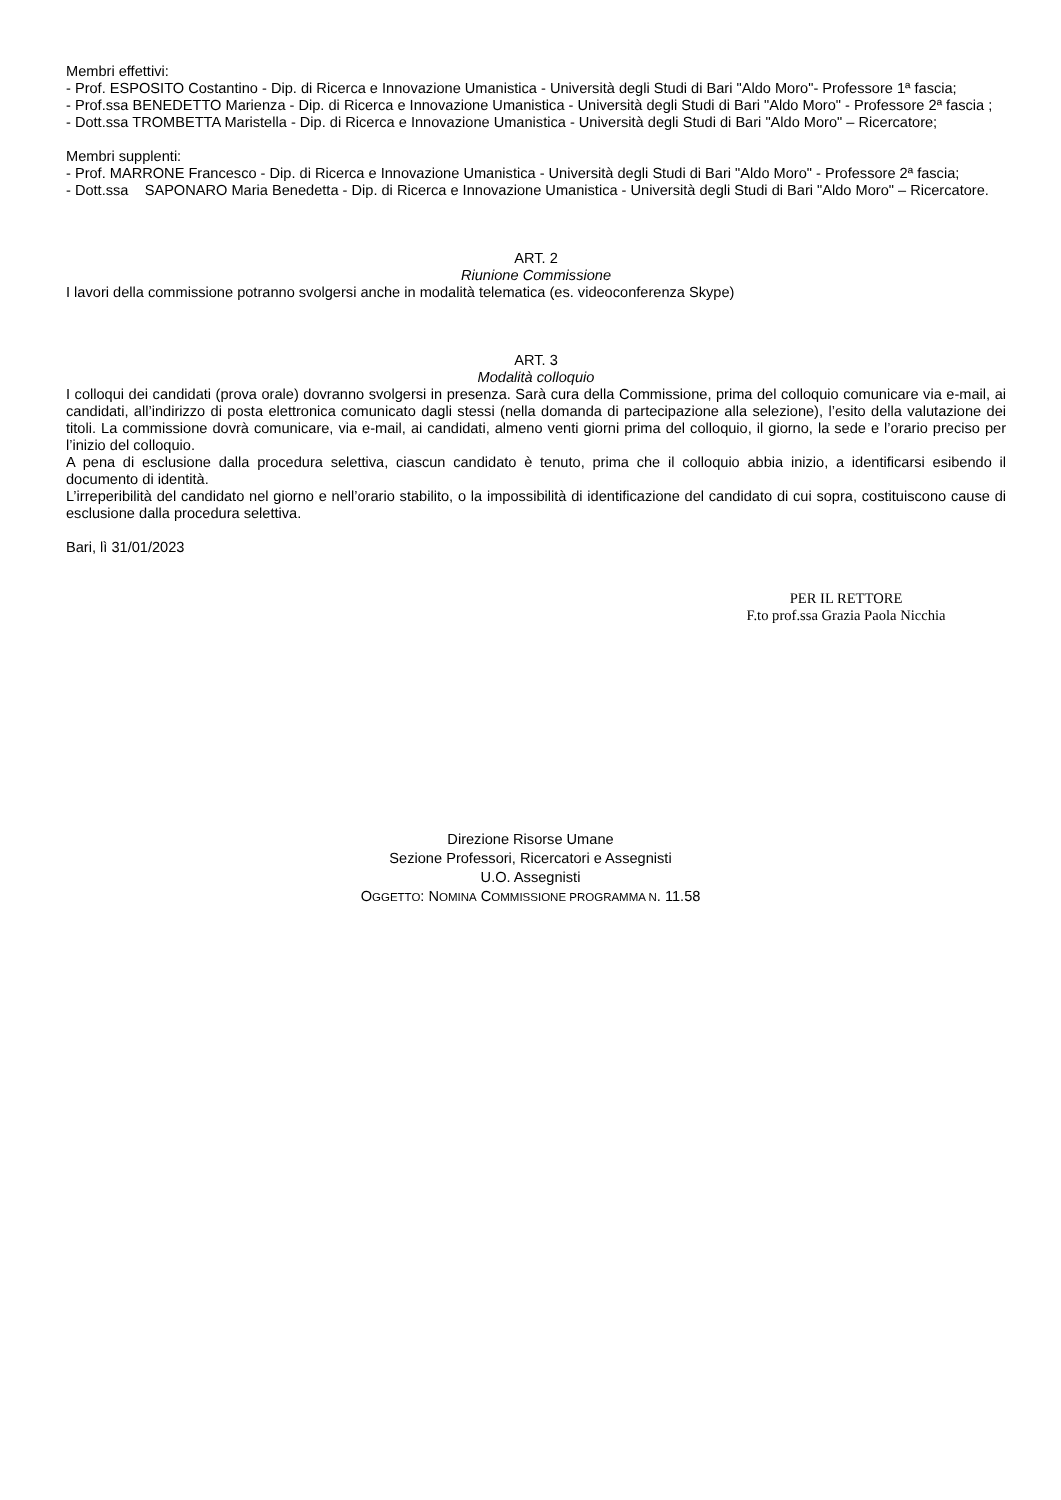Membri effettivi:
- Prof. ESPOSITO Costantino - Dip. di Ricerca e Innovazione Umanistica - Università degli Studi di Bari "Aldo Moro"- Professore 1ª fascia;
- Prof.ssa BENEDETTO Marienza - Dip. di Ricerca e Innovazione Umanistica - Università degli Studi di Bari "Aldo Moro" - Professore 2ª fascia ;
- Dott.ssa TROMBETTA Maristella - Dip. di Ricerca e Innovazione Umanistica - Università degli Studi di Bari "Aldo Moro" – Ricercatore;
Membri supplenti:
- Prof. MARRONE Francesco - Dip. di Ricerca e Innovazione Umanistica - Università degli Studi di Bari "Aldo Moro" - Professore 2ª fascia;
- Dott.ssa SAPONARO Maria Benedetta - Dip. di Ricerca e Innovazione Umanistica - Università degli Studi di Bari "Aldo Moro" – Ricercatore.
ART. 2
Riunione Commissione
I lavori della commissione potranno svolgersi anche in modalità telematica (es. videoconferenza Skype)
ART. 3
Modalità colloquio
I colloqui dei candidati (prova orale) dovranno svolgersi in presenza. Sarà cura della Commissione, prima del colloquio comunicare via e-mail, ai candidati, all’indirizzo di posta elettronica comunicato dagli stessi (nella domanda di partecipazione alla selezione), l’esito della valutazione dei titoli. La commissione dovrà comunicare, via e-mail, ai candidati, almeno venti giorni prima del colloquio, il giorno, la sede e l’orario preciso per l’inizio del colloquio.
A pena di esclusione dalla procedura selettiva, ciascun candidato è tenuto, prima che il colloquio abbia inizio, a identificarsi esibendo il documento di identità.
L’irreperibilità del candidato nel giorno e nell’orario stabilito, o la impossibilità di identificazione del candidato di cui sopra, costituiscono cause di esclusione dalla procedura selettiva.
Bari, lì 31/01/2023
PER IL RETTORE
F.to prof.ssa Grazia Paola Nicchia
Direzione Risorse Umane
Sezione Professori, Ricercatori e Assegnisti
U.O. Assegnisti
OGGETTO: NOMINA COMMISSIONE PROGRAMMA N. 11.58